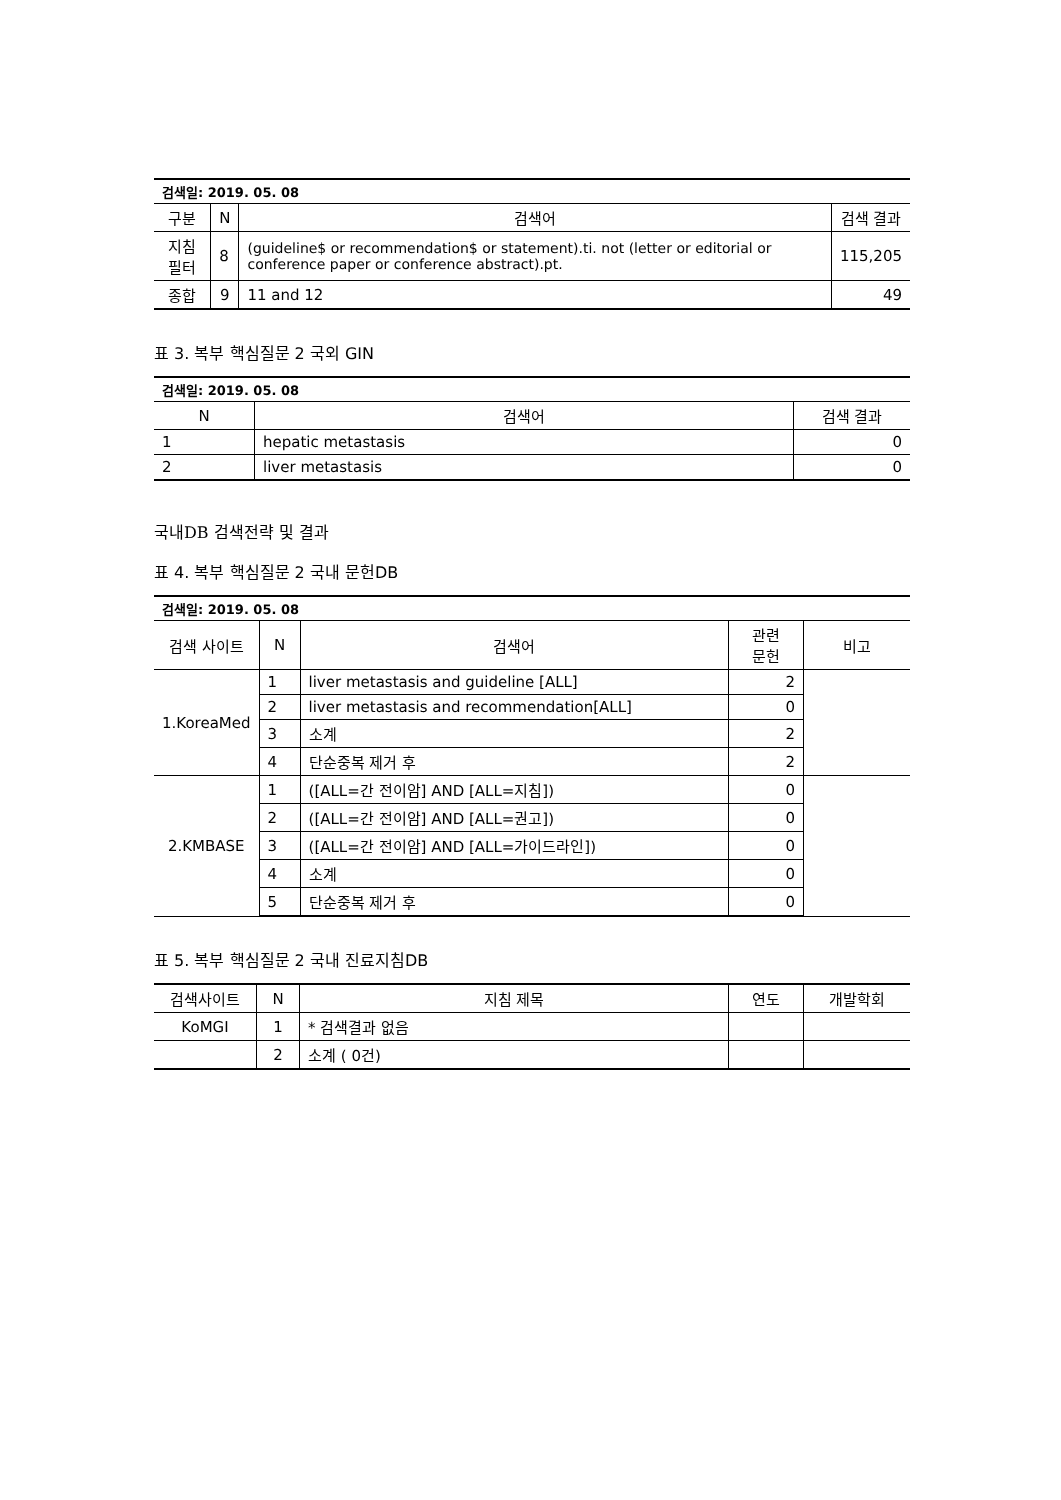| 검색일: 2019. 05. 08 | | | |
| 구분 | N | 검색어 | 검색 결과 |
| 지침필터 | 8 | (guideline$ or recommendation$ or statement).ti. not (letter or editorial or conference paper or conference abstract).pt. | 115,205 |
| 종합 | 9 | 11 and 12 | 49 |
표 3. 복부 핵심질문 2 국외 GIN
| 검색일: 2019. 05. 08 | | |
| N | 검색어 | 검색 결과 |
| 1 | hepatic metastasis | 0 |
| 2 | liver metastasis | 0 |
국내DB 검색전략 및 결과
표 4. 복부 핵심질문 2 국내 문헌DB
| 검색일: 2019. 05. 08 | | | | |
| 검색 사이트 | N | 검색어 | 관련 문헌 | 비고 |
| 1.KoreaMed | 1 | liver metastasis and guideline [ALL] | 2 | |
| | 2 | liver metastasis and recommendation[ALL] | 0 | |
| | 3 | 소계 | 2 | |
| | 4 | 단순중복 제거 후 | 2 | |
| 2.KMBASE | 1 | ([ALL=간 전이암] AND [ALL=지침]) | 0 | |
| | 2 | ([ALL=간 전이암] AND [ALL=권고]) | 0 | |
| | 3 | ([ALL=간 전이암] AND [ALL=가이드라인]) | 0 | |
| | 4 | 소계 | 0 | |
| | 5 | 단순중복 제거 후 | 0 | |
표 5. 복부 핵심질문 2 국내 진료지침DB
| 검색사이트 | N | 지침 제목 | 연도 | 개발학회 |
| --- | --- | --- | --- | --- |
| KoMGI | 1 | * 검색결과 없음 | | |
| | 2 | 소계 ( 0건) | | |